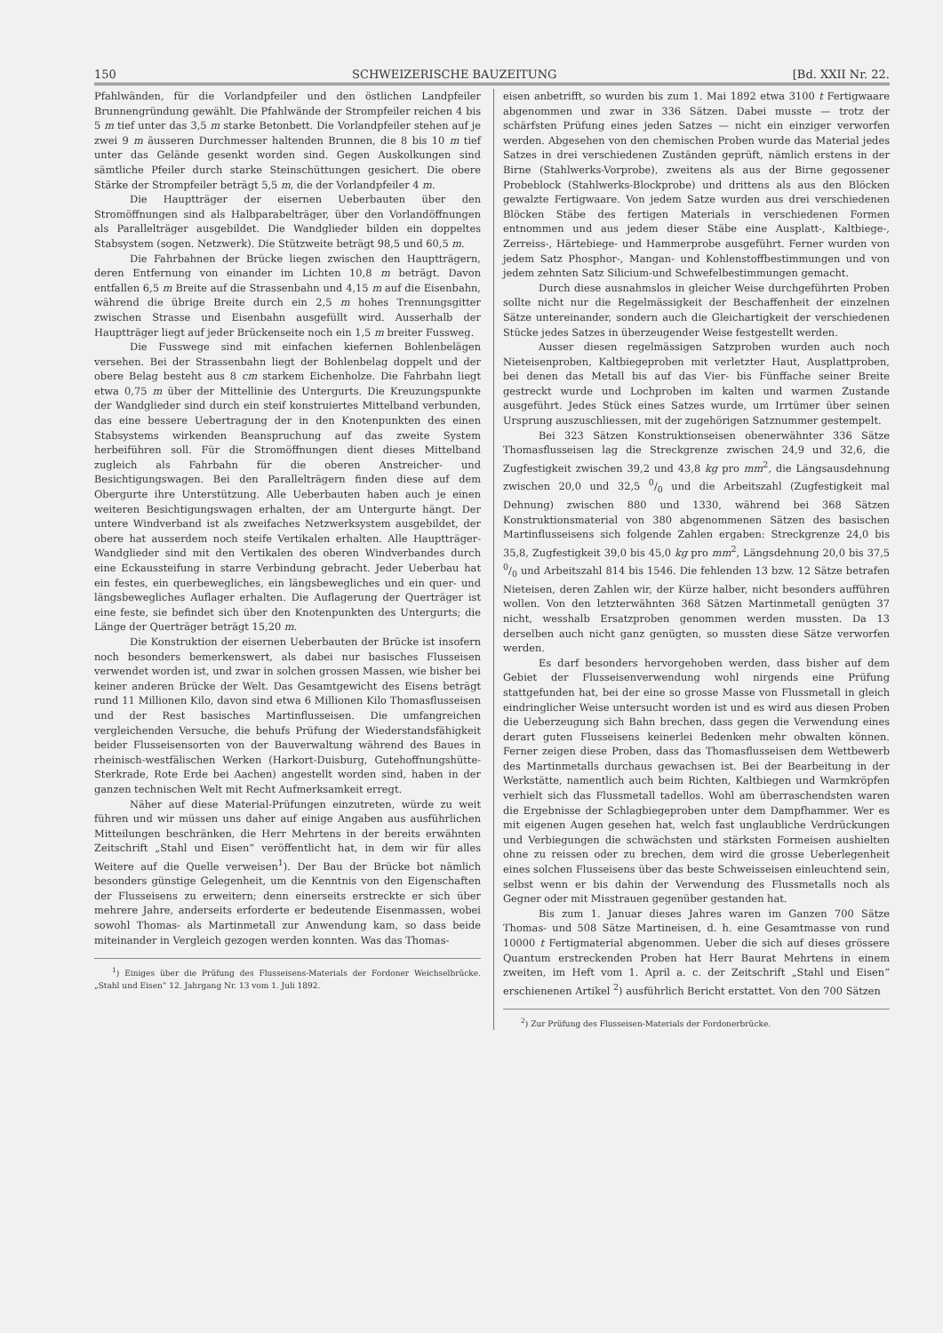150 SCHWEIZERISCHE BAUZEITUNG [Bd. XXII Nr. 22.
Pfahlwänden, für die Vorlandpfeiler und den östlichen Landpfeiler Brunnengründung gewählt. Die Pfahlwände der Strompfeiler reichen 4 bis 5 m tief unter das 3,5 m starke Betonbett. Die Vorlandpfeiler stehen auf je zwei 9 m äusseren Durchmesser haltenden Brunnen, die 8 bis 10 m tief unter das Gelände gesenkt worden sind. Gegen Auskolkungen sind sämtliche Pfeiler durch starke Steinschüttungen gesichert. Die obere Stärke der Strompfeiler beträgt 5,5 m, die der Vorlandpfeiler 4 m.
Die Hauptträger der eisernen Ueberbauten über den Stromöffnungen sind als Halbparabelträger, über den Vorlandöffnungen als Parallelträger ausgebildet. Die Wandglieder bilden ein doppeltes Stabsystem (sogen. Netzwerk). Die Stützweite beträgt 98,5 und 60,5 m.
Die Fahrbahnen der Brücke liegen zwischen den Hauptträgern, deren Entfernung von einander im Lichten 10,8 m beträgt. Davon entfallen 6,5 m Breite auf die Strassenbahn und 4,15 m auf die Eisenbahn, während die übrige Breite durch ein 2,5 m hohes Trennungsgitter zwischen Strasse und Eisenbahn ausgefüllt wird. Ausserhalb der Hauptträger liegt auf jeder Brückenseite noch ein 1,5 m breiter Fussweg.
Die Fusswege sind mit einfachen kiefernen Bohlenbelägen versehen. Bei der Strassenbahn liegt der Bohlenbelag doppelt und der obere Belag besteht aus 8 cm starkem Eichenholze. Die Fahrbahn liegt etwa 0,75 m über der Mittellinie des Untergurts. Die Kreuzungspunkte der Wandglieder sind durch ein steif konstruiertes Mittelband verbunden, das eine bessere Uebertragung der in den Knotenpunkten des einen Stabsystems wirkenden Beanspruchung auf das zweite System herbeiführen soll. Für die Stromöffnungen dient dieses Mittelband zugleich als Fahrbahn für die oberen Anstreicher- und Besichtigungswagen. Bei den Parallelträgern finden diese auf dem Obergurte ihre Unterstützung. Alle Ueberbauten haben auch je einen weiteren Besichtigungswagen erhalten, der am Untergurte hängt. Der untere Windverband ist als zweifaches Netzwerksystem ausgebildet, der obere hat ausserdem noch steife Vertikalen erhalten. Alle Hauptträger-Wandglieder sind mit den Vertikalen des oberen Windverbandes durch eine Eckaussteifung in starre Verbindung gebracht. Jeder Ueberbau hat ein festes, ein querbewegliches, ein längsbewegliches und ein quer- und längsbewegliches Auflager erhalten. Die Auflagerung der Querträger ist eine feste, sie befindet sich über den Knotenpunkten des Untergurts; die Länge der Querträger beträgt 15,20 m.
Die Konstruktion der eisernen Ueberbauten der Brücke ist insofern noch besonders bemerkenswert, als dabei nur basisches Flusseisen verwendet worden ist, und zwar in solchen grossen Massen, wie bisher bei keiner anderen Brücke der Welt. Das Gesamtgewicht des Eisens beträgt rund 11 Millionen Kilo, davon sind etwa 6 Millionen Kilo Thomasflusseisen und der Rest basisches Martinflusseisen. Die umfangreichen vergleichenden Versuche, die behufs Prüfung der Wiederstandsfähigkeit beider Flusseisensorten von der Bauverwaltung während des Baues in rheinisch-westfälischen Werken (Harkort-Duisburg, Gutehoffnungshütte-Sterkrade, Rote Erde bei Aachen) angestellt worden sind, haben in der ganzen technischen Welt mit Recht Aufmerksamkeit erregt.
Näher auf diese Material-Prüfungen einzutreten, würde zu weit führen und wir müssen uns daher auf einige Angaben aus ausführlichen Mitteilungen beschränken, die Herr Mehrtens in der bereits erwähnten Zeitschrift „Stahl und Eisen“ veröffentlicht hat, in dem wir für alles Weitere auf die Quelle verweisen<sup>1</sup>). Der Bau der Brücke bot nämlich besonders günstige Gelegenheit, um die Kenntnis von den Eigenschaften der Flusseisens zu erweitern; denn einerseits erstreckte er sich über mehrere Jahre, anderseits erforderte er bedeutende Eisenmassen, wobei sowohl Thomas- als Martinmetall zur Anwendung kam, so dass beide miteinander in Vergleich gezogen werden konnten. Was das Thomas-
<sup>1</sup>) Einiges über die Prüfung des Flusseisens-Materials der Fordoner Weichselbrücke. „Stahl und Eisen“ 12. Jahrgang Nr. 13 vom 1. Juli 1892.
eisen anbetrifft, so wurden bis zum 1. Mai 1892 etwa 3100 t Fertigwaare abgenommen und zwar in 336 Sätzen. Dabei musste — trotz der schärfsten Prüfung eines jeden Satzes — nicht ein einziger verworfen werden. Abgesehen von den chemischen Proben wurde das Material jedes Satzes in drei verschiedenen Zuständen geprüft, nämlich erstens in der Birne (Stahlwerks-Vorprobe), zweitens als aus der Birne gegossener Probeblock (Stahlwerks-Blockprobe) und drittens als aus den Blöcken gewalzte Fertigwaare. Von jedem Satze wurden aus drei verschiedenen Blöcken Stäbe des fertigen Materials in verschiedenen Formen entnommen und aus jedem dieser Stäbe eine Ausplatt-, Kaltbiege-, Zerreiss-, Härtebiege- und Hammerprobe ausgeführt. Ferner wurden von jedem Satz Phosphor-, Mangan- und Kohlenstoffbestimmungen und von jedem zehnten Satz Silicium-und Schwefelbestimmungen gemacht.
Durch diese ausnahmslos in gleicher Weise durchgeführten Proben sollte nicht nur die Regelmässigkeit der Beschaffenheit der einzelnen Sätze untereinander, sondern auch die Gleichartigkeit der verschiedenen Stücke jedes Satzes in überzeugender Weise festgestellt werden.
Ausser diesen regelmässigen Satzproben wurden auch noch Nieteisenproben, Kaltbiegeproben mit verletzter Haut, Ausplattproben, bei denen das Metall bis auf das Vier- bis Fünffache seiner Breite gestreckt wurde und Lochproben im kalten und warmen Zustande ausgeführt. Jedes Stück eines Satzes wurde, um Irrtümer über seinen Ursprung auszuschliessen, mit der zugehörigen Satznummer gestempelt.
Bei 323 Sätzen Konstruktionseisen obenerwähnter 336 Sätze Thomasflusseisen lag die Streckgrenze zwischen 24,9 und 32,6, die Zugfestigkeit zwischen 39,2 und 43,8 kg pro mm<sup>2</sup>, die Längsausdehnung zwischen 20,0 und 32,5 0/0 und die Arbeitszahl (Zugfestigkeit mal Dehnung) zwischen 880 und 1330, während bei 368 Sätzen Konstruktionsmaterial von 380 abgenommenen Sätzen des basischen Martinflusseisens sich folgende Zahlen ergaben: Streckgrenze 24,0 bis 35,8, Zugfestigkeit 39,0 bis 45,0 kg pro mm<sup>2</sup>, Längsdehnung 20,0 bis 37,5 0/0 und Arbeitszahl 814 bis 1546. Die fehlenden 13 bzw. 12 Sätze betrafen Nieteisen, deren Zahlen wir, der Kürze halber, nicht besonders aufführen wollen. Von den letzterwähnten 368 Sätzen Martinmetall genügten 37 nicht, wesshalb Ersatzproben genommen werden mussten. Da 13 derselben auch nicht ganz genügten, so mussten diese Sätze verworfen werden.
Es darf besonders hervorgehoben werden, dass bisher auf dem Gebiet der Flusseisenverwendung wohl nirgends eine Prüfung stattgefunden hat, bei der eine so grosse Masse von Flussmetall in gleich eindringlicher Weise untersucht worden ist und es wird aus diesen Proben die Ueberzeugung sich Bahn brechen, dass gegen die Verwendung eines derart guten Flusseisens keinerlei Bedenken mehr obwalten können. Ferner zeigen diese Proben, dass das Thomasflusseisen dem Wettbewerb des Martinmetalls durchaus gewachsen ist. Bei der Bearbeitung in der Werkstätte, namentlich auch beim Richten, Kaltbiegen und Warmkröpfen verhielt sich das Flussmetall tadellos. Wohl am überraschendsten waren die Ergebnisse der Schlagbiegeproben unter dem Dampfhammer. Wer es mit eigenen Augen gesehen hat, welch fast unglaubliche Verdrückungen und Verbiegungen die schwächsten und stärksten Formeisen aushielten ohne zu reissen oder zu brechen, dem wird die grosse Ueberlegenheit eines solchen Flusseisens über das beste Schweisseisen einleuchtend sein, selbst wenn er bis dahin der Verwendung des Flussmetalls noch als Gegner oder mit Misstrauen gegenüber gestanden hat.
Bis zum 1. Januar dieses Jahres waren im Ganzen 700 Sätze Thomas- und 508 Sätze Martineisen, d. h. eine Gesamtmasse von rund 10000 t Fertigmaterial abgenommen. Ueber die sich auf dieses grössere Quantum erstreckenden Proben hat Herr Baurat Mehrtens in einem zweiten, im Heft vom 1. April a. c. der Zeitschrift „Stahl und Eisen“ erschienenen Artikel <sup>2</sup>) ausführlich Bericht erstattet. Von den 700 Sätzen
<sup>2</sup>) Zur Prüfung des Flusseisen-Materials der Fordonerbrücke.